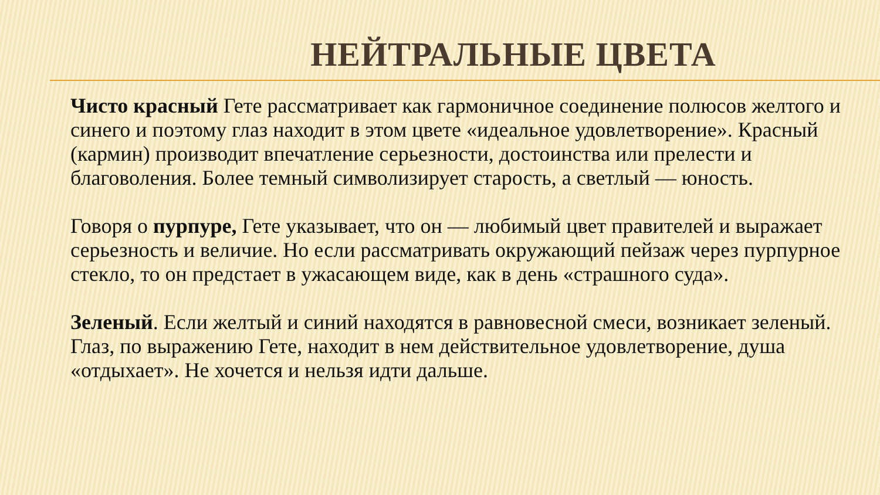НЕЙТРАЛЬНЫЕ ЦВЕТА
Чисто красный Гете рассматривает как гармоничное соединение полюсов желтого и синего и поэтому глаз находит в этом цвете «идеальное удовлетворение». Красный (кармин) производит впечатление серьезности, достоинства или прелести и благоволения. Более темный символизирует старость, а светлый — юность.
Говоря о пурпуре, Гете указывает, что он — любимый цвет правителей и выражает серьезность и величие. Но если рассматривать окружающий пейзаж через пурпурное стекло, то он предстает в ужасающем виде, как в день «страшного суда».
Зеленый. Если желтый и синий находятся в равновесной смеси, возникает зеленый. Глаз, по выражению Гете, находит в нем действительное удовлетворение, душа «отдыхает». Не хочется и нельзя идти дальше.